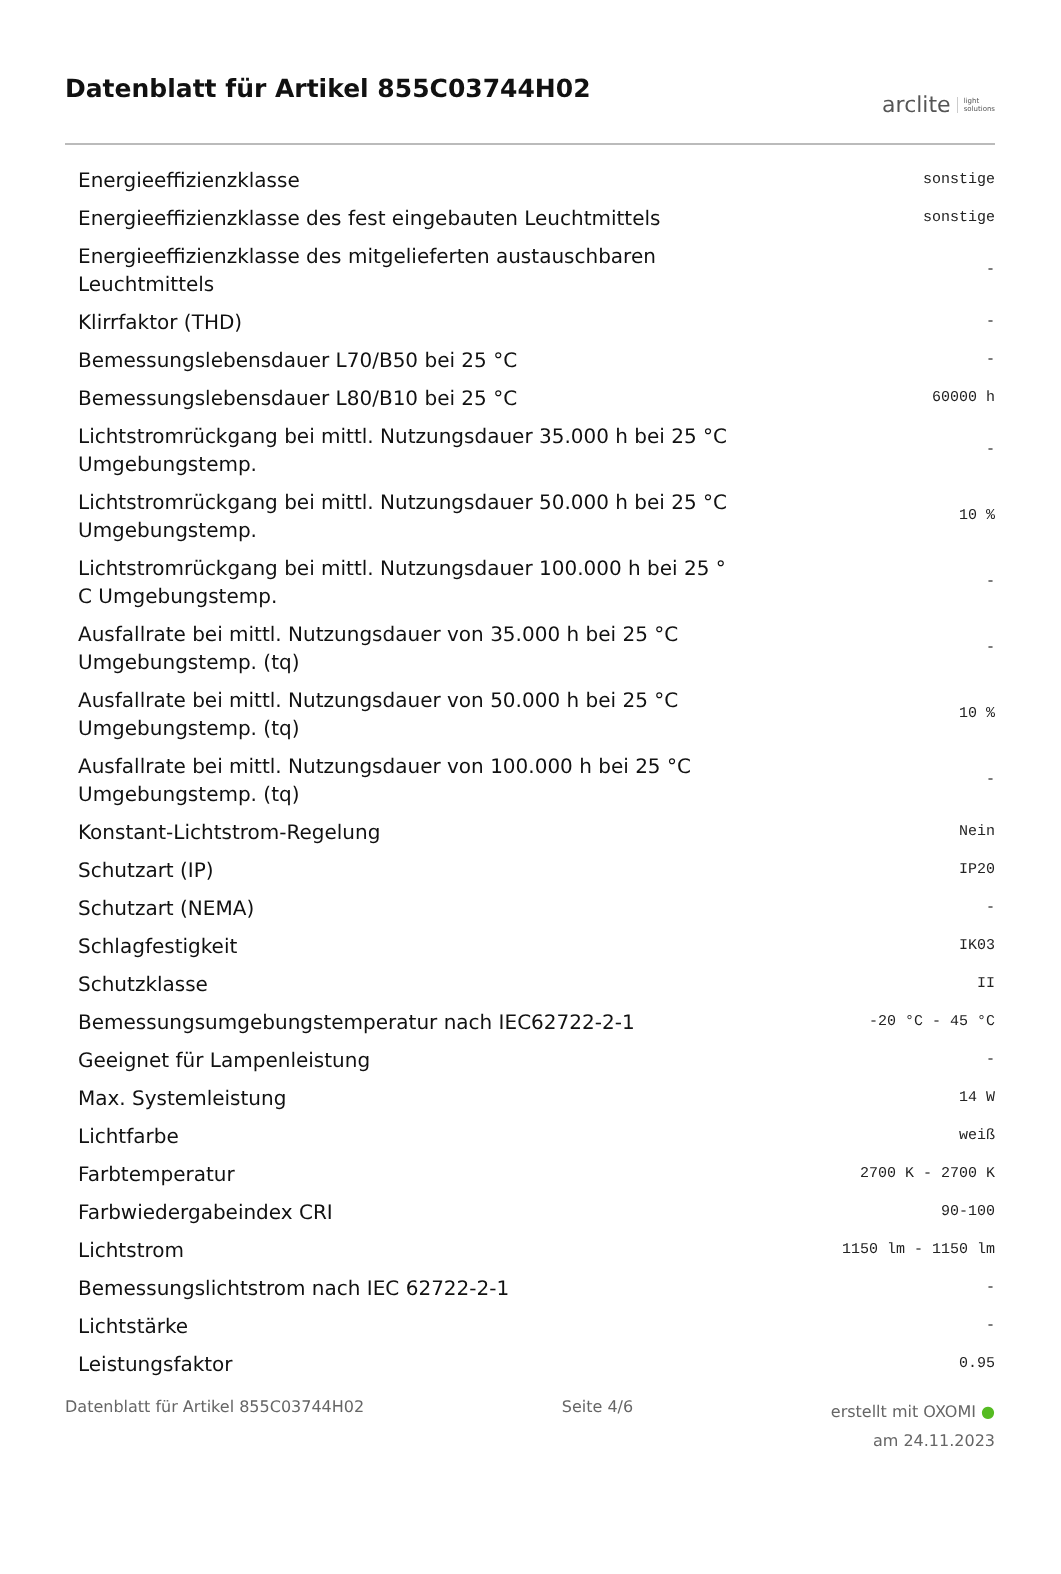Datenblatt für Artikel 855C03744H02
arclite light
solutions
| Energieeffizienzklasse | sonstige |
| Energieeffizienzklasse des fest eingebauten Leuchtmittels | sonstige |
| Energieeffizienzklasse des mitgelieferten austauschbaren Leuchtmittels | - |
| Klirrfaktor (THD) | - |
| Bemessungslebensdauer L70/B50 bei 25 °C | - |
| Bemessungslebensdauer L80/B10 bei 25 °C | 60000 h |
| Lichtstromrückgang bei mittl. Nutzungsdauer 35.000 h bei 25 °C Umgebungstemp. | - |
| Lichtstromrückgang bei mittl. Nutzungsdauer 50.000 h bei 25 °C Umgebungstemp. | 10 % |
| Lichtstromrückgang bei mittl. Nutzungsdauer 100.000 h bei 25 ° C Umgebungstemp. | - |
| Ausfallrate bei mittl. Nutzungsdauer von 35.000 h bei 25 °C Umgebungstemp. (tq) | - |
| Ausfallrate bei mittl. Nutzungsdauer von 50.000 h bei 25 °C Umgebungstemp. (tq) | 10 % |
| Ausfallrate bei mittl. Nutzungsdauer von 100.000 h bei 25 °C Umgebungstemp. (tq) | - |
| Konstant-Lichtstrom-Regelung | Nein |
| Schutzart (IP) | IP20 |
| Schutzart (NEMA) | - |
| Schlagfestigkeit | IK03 |
| Schutzklasse | II |
| Bemessungsumgebungstemperatur nach IEC62722-2-1 | -20 °C - 45 °C |
| Geeignet für Lampenleistung | - |
| Max. Systemleistung | 14 W |
| Lichtfarbe | weiß |
| Farbtemperatur | 2700 K - 2700 K |
| Farbwiedergabeindex CRI | 90-100 |
| Lichtstrom | 1150 lm - 1150 lm |
| Bemessungslichtstrom nach IEC 62722-2-1 | - |
| Lichtstärke | - |
| Leistungsfaktor | 0.95 |
Datenblatt für Artikel 855C03744H02 Seite 4/6
erstellt mit OXOMI ●
am 24.11.2023